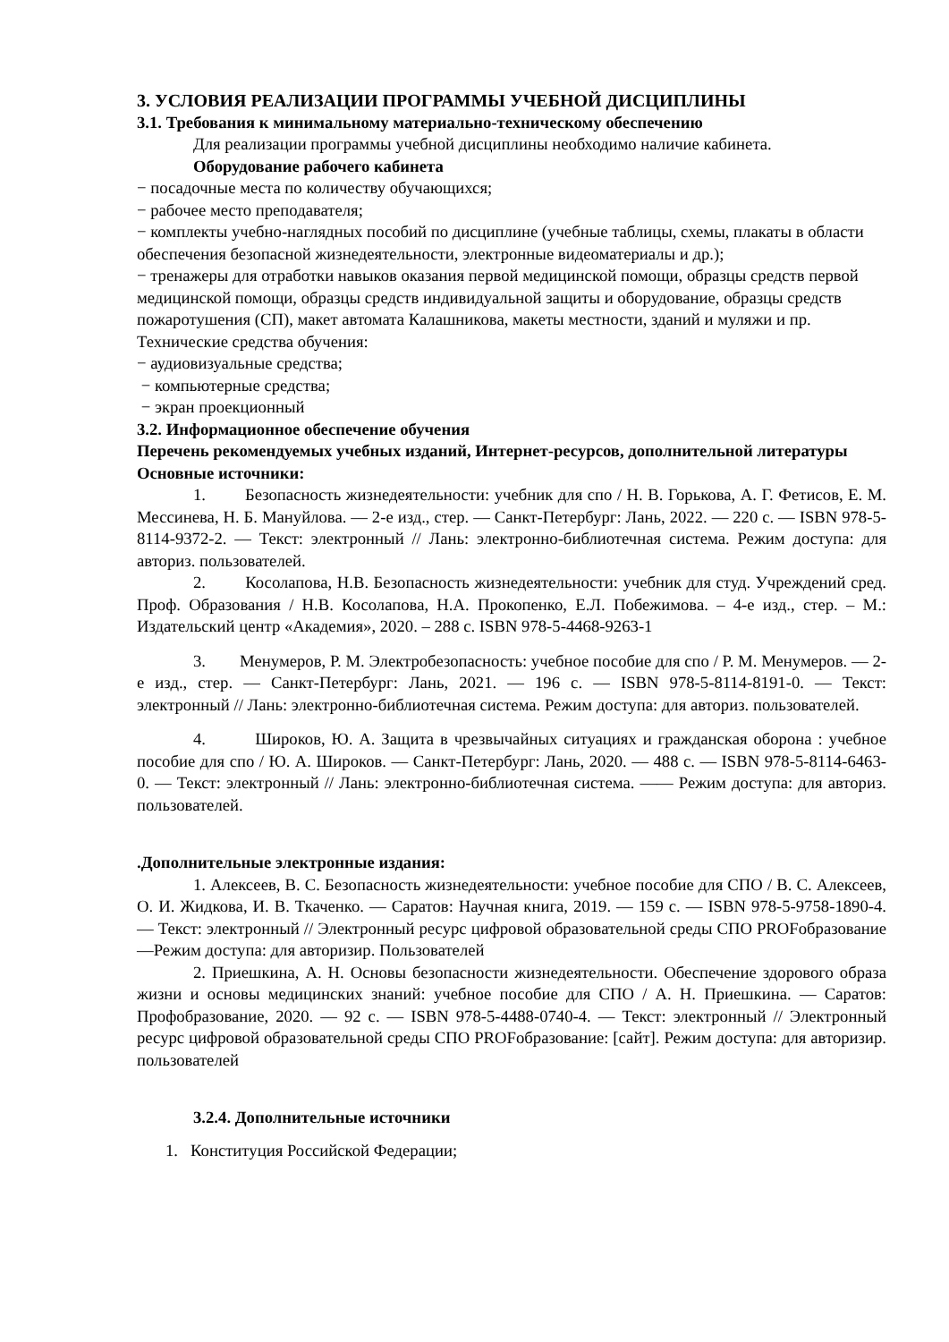3. УСЛОВИЯ РЕАЛИЗАЦИИ ПРОГРАММЫ УЧЕБНОЙ ДИСЦИПЛИНЫ
3.1. Требования к минимальному материально-техническому обеспечению
Для реализации программы учебной дисциплины необходимо наличие кабинета.
Оборудование рабочего кабинета
− посадочные места по количеству обучающихся;
− рабочее место преподавателя;
− комплекты учебно-наглядных пособий по дисциплине (учебные таблицы, схемы, плакаты в области обеспечения безопасной жизнедеятельности, электронные видеоматериалы и др.);
− тренажеры для отработки навыков оказания первой медицинской помощи, образцы средств первой медицинской помощи, образцы средств индивидуальной защиты и оборудование, образцы средств пожаротушения (СП), макет автомата Калашникова, макеты местности, зданий и муляжи и пр. Технические средства обучения:
− аудиовизуальные средства;
− компьютерные средства;
− экран проекционный
3.2. Информационное обеспечение обучения
Перечень рекомендуемых учебных изданий, Интернет-ресурсов, дополнительной литературы
Основные источники:
1. Безопасность жизнедеятельности: учебник для спо / Н. В. Горькова, А. Г. Фетисов, Е. М. Мессинева, Н. Б. Мануйлова. — 2-е изд., стер. — Санкт-Петербург: Лань, 2022. — 220 с. — ISBN 978-5-8114-9372-2. — Текст: электронный // Лань: электронно-библиотечная система. Режим доступа: для авториз. пользователей.
2. Косолапова, Н.В. Безопасность жизнедеятельности: учебник для студ. Учреждений сред. Проф. Образования / Н.В. Косолапова, Н.А. Прокопенко, Е.Л. Побежимова. – 4-е изд., стер. – М.: Издательский центр «Академия», 2020. – 288 с. ISBN 978-5-4468-9263-1
3. Менумеров, Р. М. Электробезопасность: учебное пособие для спо / Р. М. Менумеров. — 2-е изд., стер. — Санкт-Петербург: Лань, 2021. — 196 с. — ISBN 978-5-8114-8191-0. — Текст: электронный // Лань: электронно-библиотечная система. Режим доступа: для авториз. пользователей.
4. Широков, Ю. А. Защита в чрезвычайных ситуациях и гражданская оборона : учебное пособие для спо / Ю. А. Широков. — Санкт-Петербург: Лань, 2020. — 488 с. — ISBN 978-5-8114-6463-0. — Текст: электронный // Лань: электронно-библиотечная система. —— Режим доступа: для авториз. пользователей.
.Дополнительные электронные издания:
1. Алексеев, В. С. Безопасность жизнедеятельности: учебное пособие для СПО / В. С. Алексеев, О. И. Жидкова, И. В. Ткаченко. — Саратов: Научная книга, 2019. — 159 с. — ISBN 978-5-9758-1890-4. — Текст: электронный // Электронный ресурс цифровой образовательной среды СПО PROFобразование —Режим доступа: для авторизир. Пользователей
2. Приешкина, А. Н. Основы безопасности жизнедеятельности. Обеспечение здорового образа жизни и основы медицинских знаний: учебное пособие для СПО / А. Н. Приешкина. — Саратов: Профобразование, 2020. — 92 с. — ISBN 978-5-4488-0740-4. — Текст: электронный // Электронный ресурс цифровой образовательной среды СПО PROFобразование: [сайт]. Режим доступа: для авторизир. пользователей
3.2.4. Дополнительные источники
1. Конституция Российской Федерации;